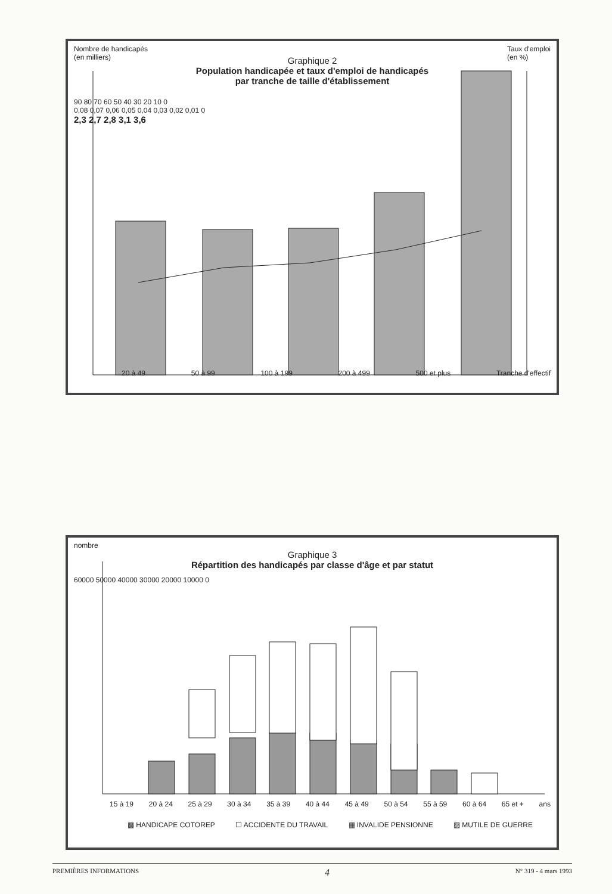Nombre de handicapés
(en milliers) Taux d'emploi
(en %)
Graphique 2
Population handicapée et taux d'emploi de handicapés
par tranche de taille d'établissement
90 80 70 60 50 40 30 20 10 0
0,08 0,07 0,06 0,05 0,04 0,03 0,02 0,01 0
2,3 2,7 2,8 3,1 3,6
20 à 49 50 à 99 100 à 199 200 à 499 500 et plus Tranche d'effectif
nombre
Graphique 3
Répartition des handicapés par classe d'âge et par statut
60000 50000 40000 30000 20000 10000 0
15 à 19 20 à 24 25 à 29 30 à 34 35 à 39 40 à 44 45 à 49 50 à 54 55 à 59 60 à 64 65 et + ans
▩ HANDICAPE COTOREP ☐ ACCIDENTE DU TRAVAIL ▦ INVALIDE PENSIONNE ▨ MUTILE DE GUERRE
PREMIÈRES INFORMATIONS 4 N° 319 - 4 mars 1993